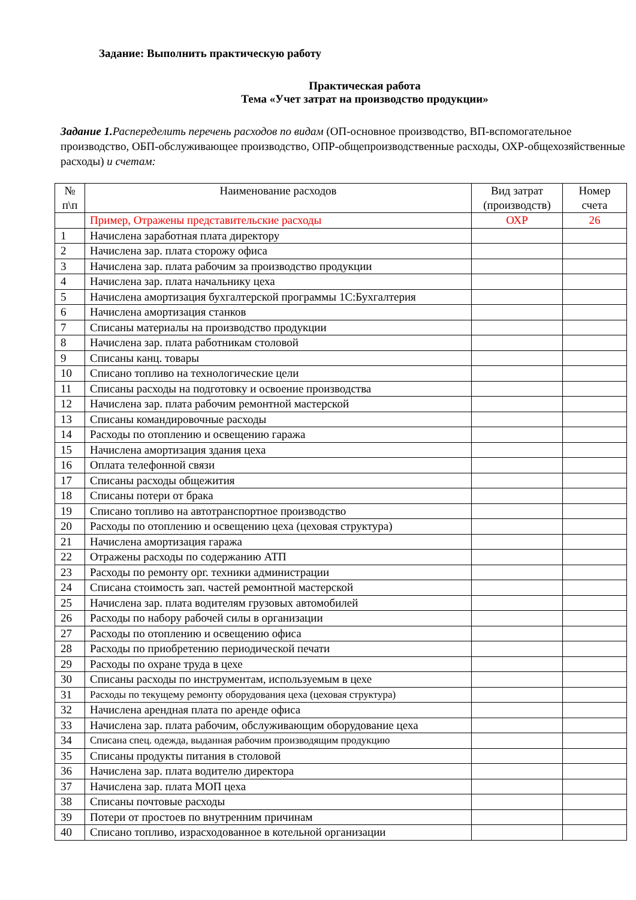Задание: Выполнить практическую работу
Практическая работа
Тема «Учет затрат на производство продукции»
Задание 1. Распеределить перечень расходов по видам (ОП-основное производство, ВП-вспомогательное производство, ОБП-обслуживающее производство, ОПР-общепроизводственные расходы, ОХР-общехозяйственные расходы) и счетам:
| № п\п | Наименование расходов | Вид затрат (производств) | Номер счета |
| --- | --- | --- | --- |
| | Пример, Отражены представительские расходы | ОХР | 26 |
| 1 | Начислена заработная плата директору | | |
| 2 | Начислена зар. плата сторожу офиса | | |
| 3 | Начислена зар. плата рабочим за производство продукции | | |
| 4 | Начислена зар. плата начальнику цеха | | |
| 5 | Начислена амортизация бухгалтерской программы 1С:Бухгалтерия | | |
| 6 | Начислена амортизация станков | | |
| 7 | Списаны материалы на производство продукции | | |
| 8 | Начислена зар. плата работникам столовой | | |
| 9 | Списаны канц. товары | | |
| 10 | Списано топливо на технологические цели | | |
| 11 | Списаны расходы на подготовку и освоение производства | | |
| 12 | Начислена зар. плата рабочим ремонтной мастерской | | |
| 13 | Списаны командировочные расходы | | |
| 14 | Расходы по отоплению и освещению гаража | | |
| 15 | Начислена амортизация здания цеха | | |
| 16 | Оплата телефонной связи | | |
| 17 | Списаны расходы общежития | | |
| 18 | Списаны потери от брака | | |
| 19 | Списано топливо на автотранспортное производство | | |
| 20 | Расходы по отоплению и освещению цеха (цеховая структура) | | |
| 21 | Начислена амортизация гаража | | |
| 22 | Отражены расходы по содержанию АТП | | |
| 23 | Расходы по ремонту орг. техники администрации | | |
| 24 | Списана стоимость зап. частей ремонтной мастерской | | |
| 25 | Начислена зар. плата водителям грузовых автомобилей | | |
| 26 | Расходы по набору рабочей силы в организации | | |
| 27 | Расходы по отоплению и освещению офиса | | |
| 28 | Расходы по приобретению периодической печати | | |
| 29 | Расходы по охране труда в цехе | | |
| 30 | Списаны расходы по инструментам, используемым в цехе | | |
| 31 | Расходы по текущему ремонту оборудования цеха (цеховая структура) | | |
| 32 | Начислена арендная плата по аренде офиса | | |
| 33 | Начислена зар. плата рабочим, обслуживающим оборудование цеха | | |
| 34 | Списана спец. одежда, выданная рабочим производящим продукцию | | |
| 35 | Списаны продукты питания в столовой | | |
| 36 | Начислена зар. плата водителю директора | | |
| 37 | Начислена зар. плата МОП цеха | | |
| 38 | Списаны почтовые расходы | | |
| 39 | Потери от простоев по внутренним причинам | | |
| 40 | Списано топливо, израсходованное в котельной организации | | |